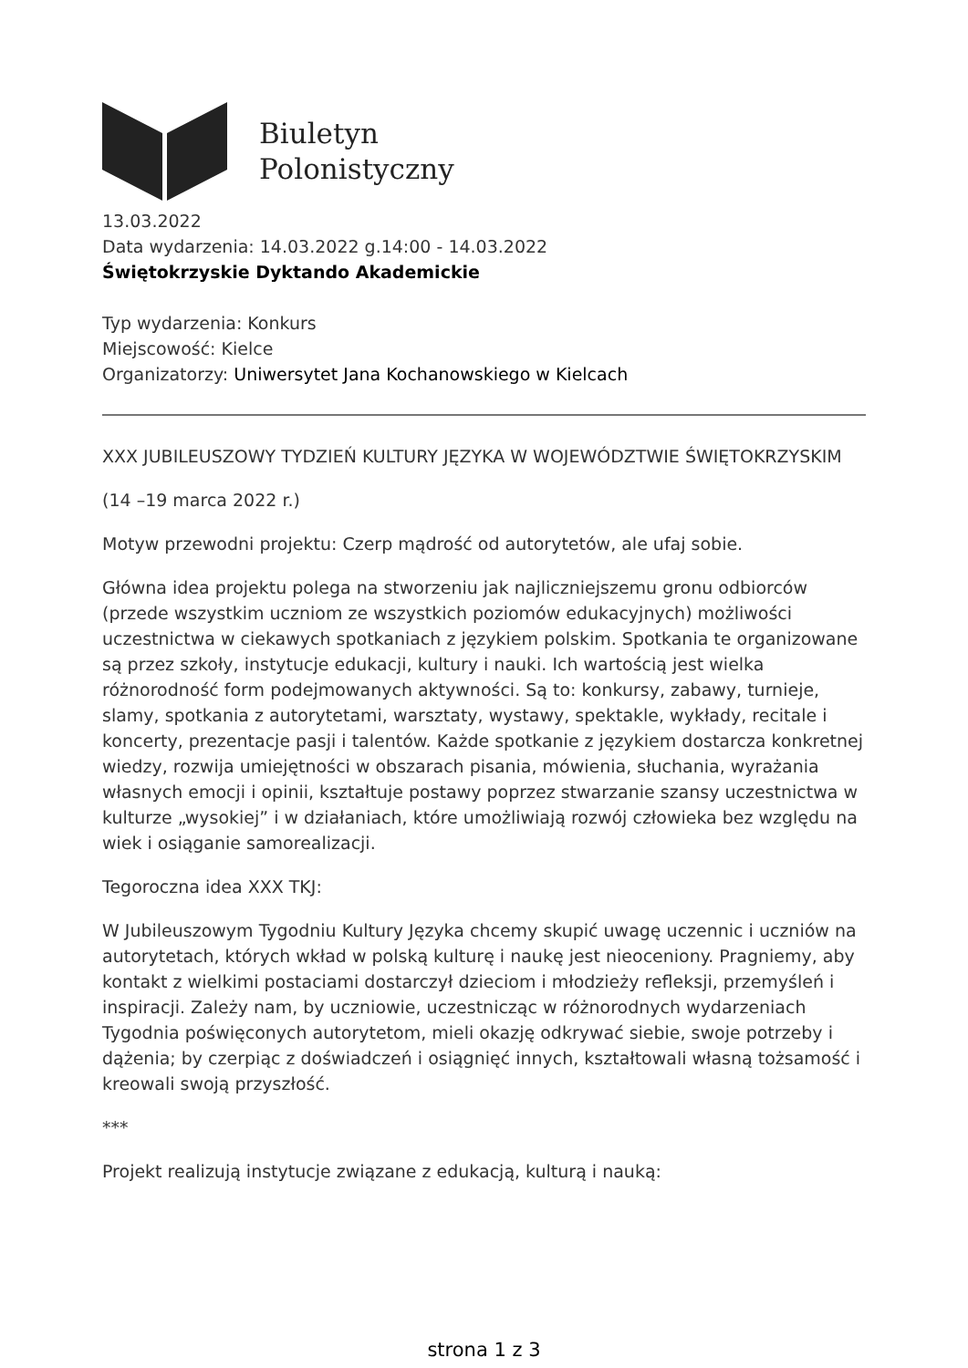Biuletyn
Polonistyczny
13.03.2022
Data wydarzenia: 14.03.2022 g.14:00 - 14.03.2022
Świętokrzyskie Dyktando Akademickie
Typ wydarzenia: Konkurs
Miejscowość: Kielce
Organizatorzy: Uniwersytet Jana Kochanowskiego w Kielcach
XXX JUBILEUSZOWY TYDZIEŃ KULTURY JĘZYKA W WOJEWÓDZTWIE ŚWIĘTOKRZYSKIM
(14 –19 marca 2022 r.)
Motyw przewodni projektu: Czerp mądrość od autorytetów, ale ufaj sobie.
Główna idea projektu polega na stworzeniu jak najliczniejszemu gronu odbiorców (przede wszystkim uczniom ze wszystkich poziomów edukacyjnych) możliwości uczestnictwa w ciekawych spotkaniach z językiem polskim. Spotkania te organizowane są przez szkoły, instytucje edukacji, kultury i nauki. Ich wartością jest wielka różnorodność form podejmowanych aktywności. Są to: konkursy, zabawy, turnieje, slamy, spotkania z autorytetami, warsztaty, wystawy, spektakle, wykłady, recitale i koncerty, prezentacje pasji i talentów. Każde spotkanie z językiem dostarcza konkretnej wiedzy, rozwija umiejętności w obszarach pisania, mówienia, słuchania, wyrażania własnych emocji i opinii, kształtuje postawy poprzez stwarzanie szansy uczestnictwa w kulturze „wysokiej” i w działaniach, które umożliwiają rozwój człowieka bez względu na wiek i osiąganie samorealizacji.
Tegoroczna idea XXX TKJ:
W Jubileuszowym Tygodniu Kultury Języka chcemy skupić uwagę uczennic i uczniów na autorytetach, których wkład w polską kulturę i naukę jest nieoceniony. Pragniemy, aby kontakt z wielkimi postaciami dostarczył dzieciom i młodzieży refleksji, przemyśleń i inspiracji. Zależy nam, by uczniowie, uczestnicząc w różnorodnych wydarzeniach Tygodnia poświęconych autorytetom, mieli okazję odkrywać siebie, swoje potrzeby i dążenia; by czerpiąc z doświadczeń i osiągnięć innych, kształtowali własną tożsamość i kreowali swoją przyszłość.
***
Projekt realizują instytucje związane z edukacją, kulturą i nauką:
strona 1 z 3